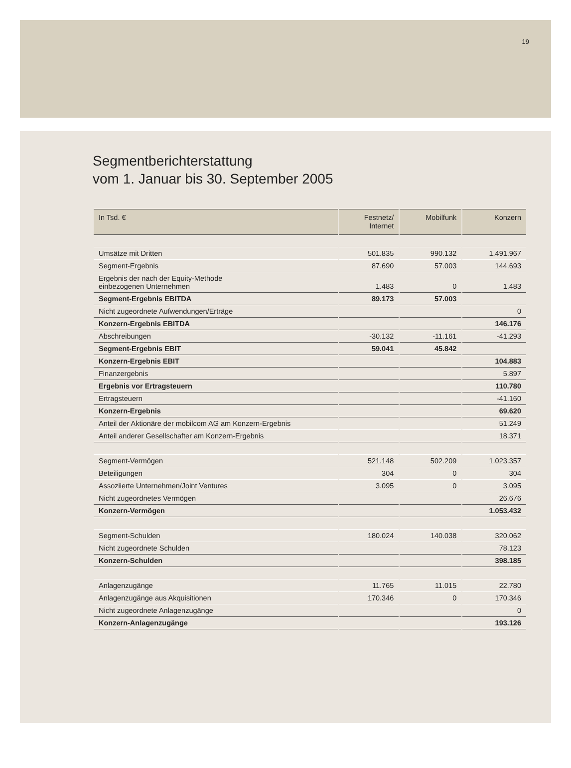19
Segmentberichterstattung
vom 1. Januar bis 30. September 2005
| In Tsd. € | Festnetz/ Internet | Mobilfunk | Konzern |
| --- | --- | --- | --- |
| Umsätze mit Dritten | 501.835 | 990.132 | 1.491.967 |
| Segment-Ergebnis | 87.690 | 57.003 | 144.693 |
| Ergebnis der nach der Equity-Methode einbezogenen Unternehmen | 1.483 | 0 | 1.483 |
| Segment-Ergebnis EBITDA | 89.173 | 57.003 | |
| Nicht zugeordnete Aufwendungen/Erträge | | | 0 |
| Konzern-Ergebnis EBITDA | | | 146.176 |
| Abschreibungen | -30.132 | -11.161 | -41.293 |
| Segment-Ergebnis EBIT | 59.041 | 45.842 | |
| Konzern-Ergebnis EBIT | | | 104.883 |
| Finanzergebnis | | | 5.897 |
| Ergebnis vor Ertragsteuern | | | 110.780 |
| Ertragsteuern | | | -41.160 |
| Konzern-Ergebnis | | | 69.620 |
| Anteil der Aktionäre der mobilcom AG am Konzern-Ergebnis | | | 51.249 |
| Anteil anderer Gesellschafter am Konzern-Ergebnis | | | 18.371 |
| Segment-Vermögen | 521.148 | 502.209 | 1.023.357 |
| Beteiligungen | 304 | 0 | 304 |
| Assoziierte Unternehmen/Joint Ventures | 3.095 | 0 | 3.095 |
| Nicht zugeordnetes Vermögen | | | 26.676 |
| Konzern-Vermögen | | | 1.053.432 |
| Segment-Schulden | 180.024 | 140.038 | 320.062 |
| Nicht zugeordnete Schulden | | | 78.123 |
| Konzern-Schulden | | | 398.185 |
| Anlagenzugänge | 11.765 | 11.015 | 22.780 |
| Anlagenzugänge aus Akquisitionen | 170.346 | 0 | 170.346 |
| Nicht zugeordnete Anlagenzugänge | | | 0 |
| Konzern-Anlagenzugänge | | | 193.126 |